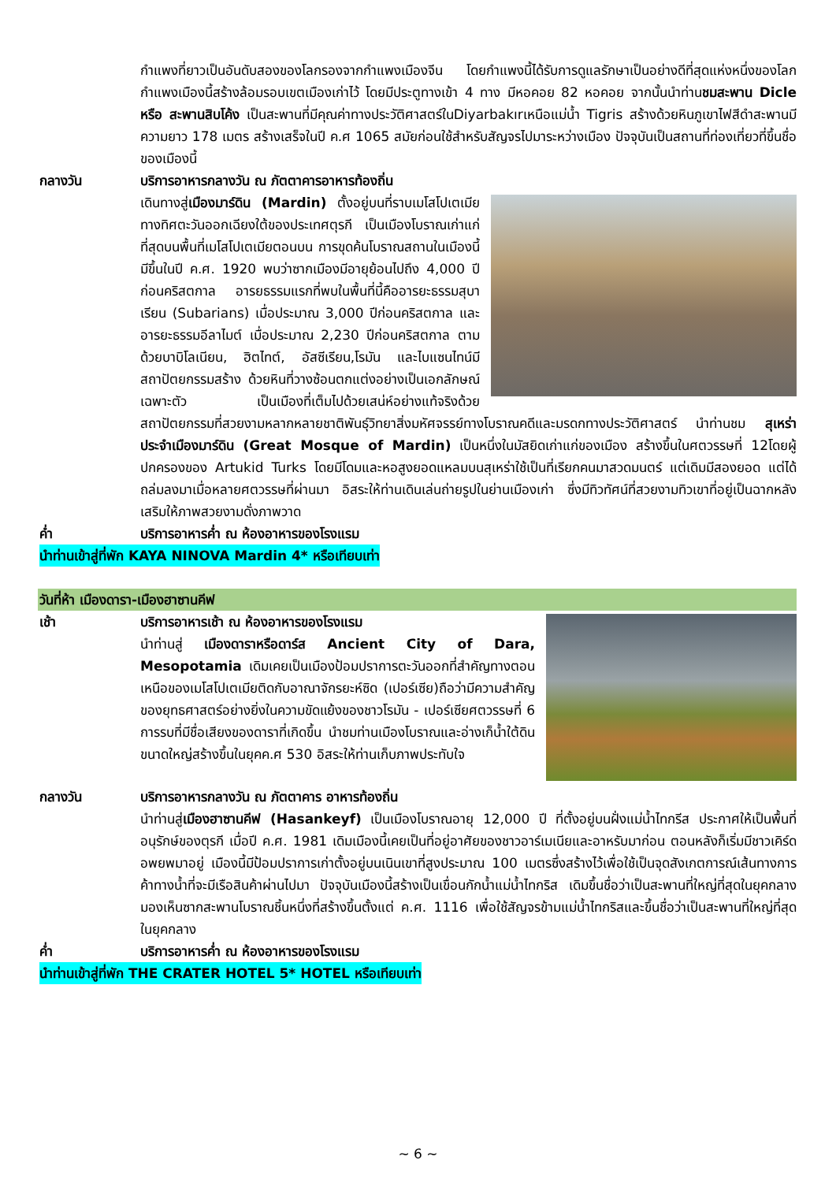กำแพงที่ยาวเป็นอันดับสองของโลกรองจากกำแพงเมืองจีน โดยกำแพงนี้ได้รับการดูแลรักษาเป็นอย่างดีที่สุดแห่งหนึ่งของโลก กำแพงเมืองนี้สร้างล้อมรอบเขตเมืองเก่าไว้ โดยมีประตูทางเข้า 4 ทาง มีหอคอย 82 หอคอย จากนั้นนำท่านชมสะพาน Dicle หรือ สะพานสิบโค้ง เป็นสะพานที่มีคุณค่าทางประวัติศาสตร์ในDiyarbakırเหนือแม่น้ำ Tigris สร้างด้วยหินภูเขาไฟสีดำสะพานมีความยาว 178 เมตร สร้างเสร็จในปี ค.ศ 1065 สมัยก่อนใช้สำหรับสัญจรไปมาระหว่างเมือง ปัจจุบันเป็นสถานที่ท่องเที่ยวที่ขึ้นชื่อของเมืองนี้
กลางวัน บริการอาหารกลางวัน ณ ภัตตาคารอาหารท้องถิ่น
เดินทางสู่เมืองมาร์ดิน (Mardin) ตั้งอยู่บนที่ราบเมโสโปเตเมีย ทางทิศตะวันออกเฉียงใต้ของประเทศตุรกี เป็นเมืองโบราณเก่าแก่ที่สุดบนพื้นที่เมโสโปเตเมียตอนบน การขุดค้นโบราณสถานในเมืองนี้มีขึ้นในปี ค.ศ. 1920 พบว่าซากเมืองมีอายุย้อนไปถึง 4,000 ปีก่อนคริสตกาล อารยธรรมแรกที่พบในพื้นที่นี้คืออารยะธรรมสุบาเรียน (Subarians) เมื่อประมาณ 3,000 ปีก่อนคริสตกาล และอารยะธรรมอีลาไมต์ เมื่อประมาณ 2,230 ปีก่อนคริสตกาล ตามด้วยบาบิโลเนียน, ฮิตไทต์, อัสซีเรียน,โรมัน และไบแซนไทน์มีสถาปัตยกรรมสร้าง ด้วยหินที่วางซ้อนตกแต่งอย่างเป็นเอกลักษณ์เฉพาะตัว เป็นเมืองที่เต็มไปด้วยเสน่ห์อย่างแท้จริงด้วยสถาปัตยกรรมที่สวยงามหลากหลายชาติพันธุ์วิทยาสิ่งมหัศจรรย์ทางโบราณคดีและมรดกทางประวัติศาสตร์ นำท่านชม สุเหร่าประจำเมืองมาร์ดิน (Great Mosque of Mardin) เป็นหนึ่งในมัสยิดเก่าแก่ของเมือง สร้างขึ้นในศตวรรษที่ 12โดยผู้ปกครองของ Artukid Turks โดยมีโดมและหอสูงยอดแหลมบนสุเหร่าใช้เป็นที่เรียกคนมาสวดมนตร์ แต่เดิมมีสองยอด แต่ได้ถล่มลงมาเมื่อหลายศตวรรษที่ผ่านมา อิสระให้ท่านเดินเล่นถ่ายรูปในย่านเมืองเก่า ซึ่งมีทิวทัศน์ที่สวยงามทิวเขาที่อยู่เป็นฉากหลังเสริมให้ภาพสวยงามดั่งภาพวาด
ค่ำ บริการอาหารค่ำ ณ ห้องอาหารของโรงแรม
นำท่านเข้าสู่ที่พัก KAYA NINOVA Mardin 4* หรือเทียบเท่า
วันที่ห้า เมืองดารา-เมืองฮาซานคีฟ
เช้า บริการอาหารเช้า ณ ห้องอาหารของโรงแรม
นำท่านสู่ เมืองดาราหรือดาร์ส Ancient City of Dara, Mesopotamia เดิมเคยเป็นเมืองป้อมปราการตะวันออกที่สำคัญทางตอนเหนือของเมโสโปเตเมียติดกับอาณาจักรยะห์ซิด (เปอร์เซีย)ถือว่ามีความสำคัญของยุทธศาสตร์อย่างยิ่งในความขัดแย้งของชาวโรมัน - เปอร์เซียศตวรรษที่ 6 การรบที่มีชื่อเสียงของดาราที่เกิดขึ้น นำชมท่านเมืองโบราณและอ่างเก็น้ำใต้ดินขนาดใหญ่สร้างขึ้นในยุคค.ศ 530 อิสระให้ท่านเก็บภาพประทับใจ
กลางวัน บริการอาหารกลางวัน ณ ภัตตาคาร อาหารท้องถิ่น
นำท่านสู่เมืองฮาซานคีฟ (Hasankeyf) เป็นเมืองโบราณอายุ 12,000 ปี ที่ตั้งอยู่บนฝั่งแม่น้ำไทกรีส ประกาศให้เป็นพื้นที่อนุรักษ์ของตุรกี เมื่อปี ค.ศ. 1981 เดิมเมืองนี้เคยเป็นที่อยู่อาศัยของชาวอาร์เมเนียและอาหรับมาก่อน ตอนหลังก็เริ่มมีชาวเคิร์ดอพยพมาอยู่ เมืองนี้มีป้อมปราการเก่าตั้งอยู่บนเนินเขาที่สูงประมาณ 100 เมตรซึ่งสร้างไว้เพื่อใช้เป็นจุดสังเกตการณ์เส้นทางการค้าทางน้ำที่จะมีเรือสินค้าผ่านไปมา ปัจจุบันเมืองนี้สร้างเป็นเขื่อนกักน้ำแม่น้ำไทกริส เดิมขึ้นชื่อว่าเป็นสะพานที่ใหญ่ที่สุดในยุคกลาง มองเห็นซากสะพานโบราณชิ้นหนึ่งที่สร้างขึ้นตั้งแต่ ค.ศ. 1116 เพื่อใช้สัญจรข้ามแม่น้ำไทกริสและขึ้นชื่อว่าเป็นสะพานที่ใหญ่ที่สุดในยุคกลาง
ค่ำ บริการอาหารค่ำ ณ ห้องอาหารของโรงแรม
นำท่านเข้าสู่ที่พัก THE CRATER HOTEL 5* HOTEL หรือเทียบเท่า
~ 6 ~